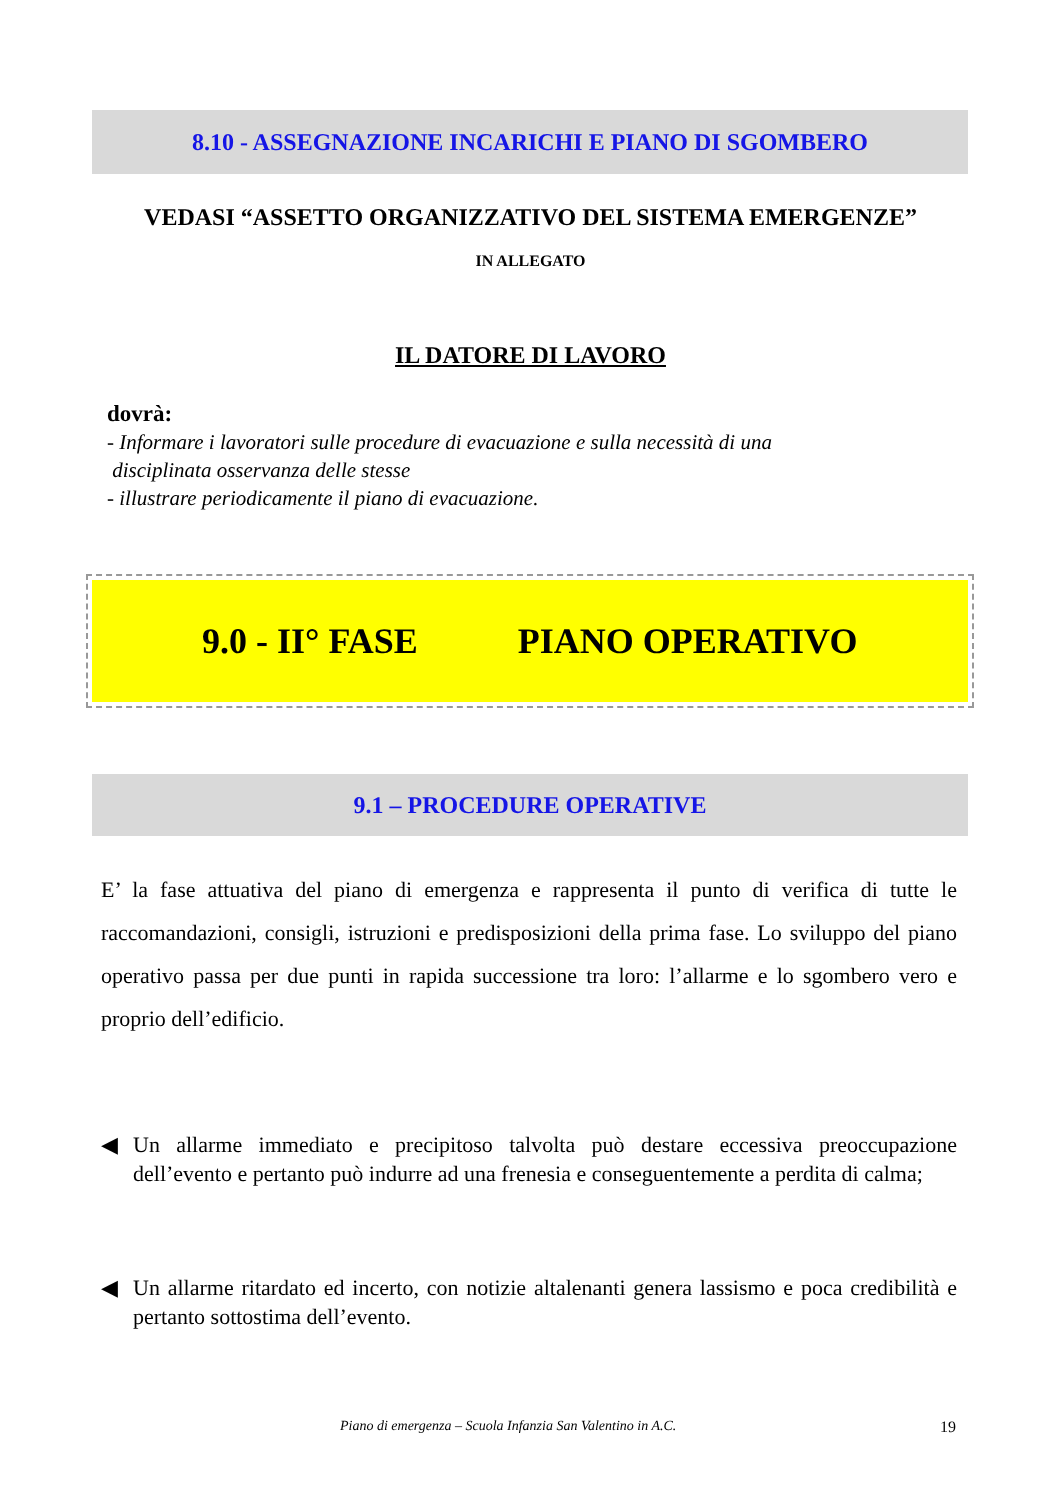8.10 - ASSEGNAZIONE INCARICHI E PIANO DI SGOMBERO
VEDASI “ASSETTO ORGANIZZATIVO DEL SISTEMA EMERGENZE”
IN ALLEGATO
IL DATORE DI LAVORO
dovrà:
- Informare i lavoratori sulle procedure di evacuazione e sulla necessità di una
disciplinata osservanza delle stesse
- illustrare periodicamente il piano di evacuazione.
9.0 - II° FASE PIANO OPERATIVO
9.1 – PROCEDURE OPERATIVE
E’ la fase attuativa del piano di emergenza e rappresenta il punto di verifica di tutte le raccomandazioni, consigli, istruzioni e predisposizioni della prima fase. Lo sviluppo del piano operativo passa per due punti in rapida successione tra loro: l’allarme e lo sgombero vero e proprio dell’edificio.
◀ Un allarme immediato e precipitoso talvolta può destare eccessiva preoccupazione dell’evento e pertanto può indurre ad una frenesia e conseguentemente a perdita di calma;
◀ Un allarme ritardato ed incerto, con notizie altalenanti genera lassismo e poca credibilità e pertanto sottostima dell’evento.
Piano di emergenza – Scuola Infanzia San Valentino in A.C.
19